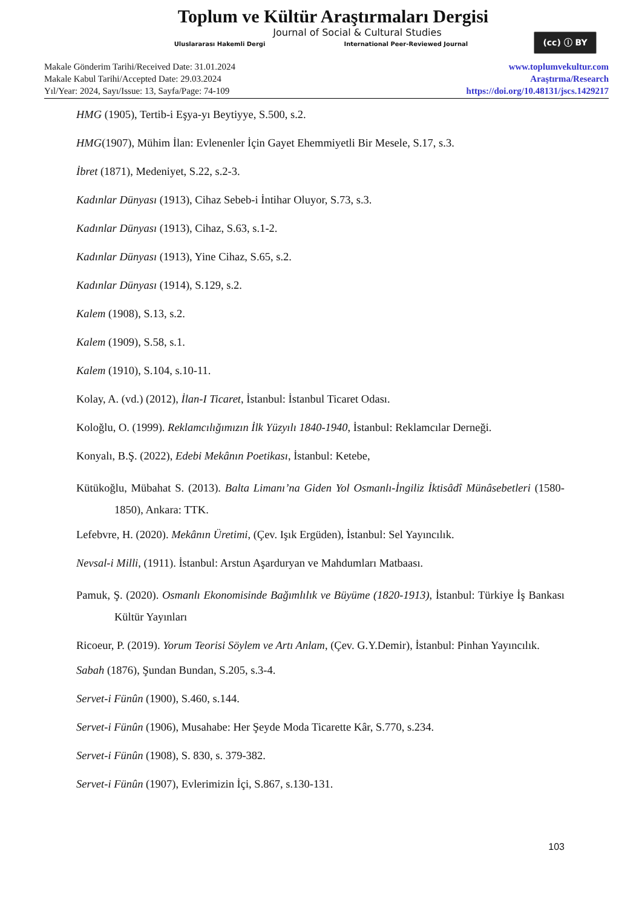Toplum ve Kültür Araştırmaları Dergisi
Journal of Social & Cultural Studies
Uluslararası Hakemli Dergi International Peer-Reviewed Journal
(cc) ⓘ BY
Makale Gönderim Tarihi/Received Date: 31.01.2024
Makale Kabul Tarihi/Accepted Date: 29.03.2024
Yıl/Year: 2024, Sayı/Issue: 13, Sayfa/Page: 74-109
www.toplumvekultur.com
Araştırma/Research
https://doi.org/10.48131/jscs.1429217
HMG (1905), Tertib-i Eşya-yı Beytiyye, S.500, s.2.
HMG(1907), Mühim İlan: Evlenenler İçin Gayet Ehemmiyetli Bir Mesele, S.17, s.3.
İbret (1871), Medeniyet, S.22, s.2-3.
Kadınlar Dünyası (1913), Cihaz Sebeb-i İntihar Oluyor, S.73, s.3.
Kadınlar Dünyası (1913), Cihaz, S.63, s.1-2.
Kadınlar Dünyası (1913), Yine Cihaz, S.65, s.2.
Kadınlar Dünyası (1914), S.129, s.2.
Kalem (1908), S.13, s.2.
Kalem (1909), S.58, s.1.
Kalem (1910), S.104, s.10-11.
Kolay, A. (vd.) (2012), İlan-I Ticaret, İstanbul: İstanbul Ticaret Odası.
Koloğlu, O. (1999). Reklamcılığımızın İlk Yüzyılı 1840-1940, İstanbul: Reklamcılar Derneği.
Konyalı, B.Ş. (2022), Edebi Mekânın Poetikası, İstanbul: Ketebe,
Kütükoğlu, Mübahat S. (2013). Balta Limanı’na Giden Yol Osmanlı-İngiliz İktisâdî Münâsebetleri (1580-1850), Ankara: TTK.
Lefebvre, H. (2020). Mekânın Üretimi, (Çev. Işık Ergüden), İstanbul: Sel Yayıncılık.
Nevsal-i Milli, (1911). İstanbul: Arstun Aşarduryan ve Mahdumları Matbaası.
Pamuk, Ş. (2020). Osmanlı Ekonomisinde Bağımlılık ve Büyüme (1820-1913), İstanbul: Türkiye İş Bankası Kültür Yayınları
Ricoeur, P. (2019). Yorum Teorisi Söylem ve Artı Anlam, (Çev. G.Y.Demir), İstanbul: Pinhan Yayıncılık.
Sabah (1876), Şundan Bundan, S.205, s.3-4.
Servet-i Fünûn (1900), S.460, s.144.
Servet-i Fünûn (1906), Musahabe: Her Şeyde Moda Ticarette Kâr, S.770, s.234.
Servet-i Fünûn (1908), S. 830, s. 379-382.
Servet-i Fünûn (1907), Evlerimizin İçi, S.867, s.130-131.
103